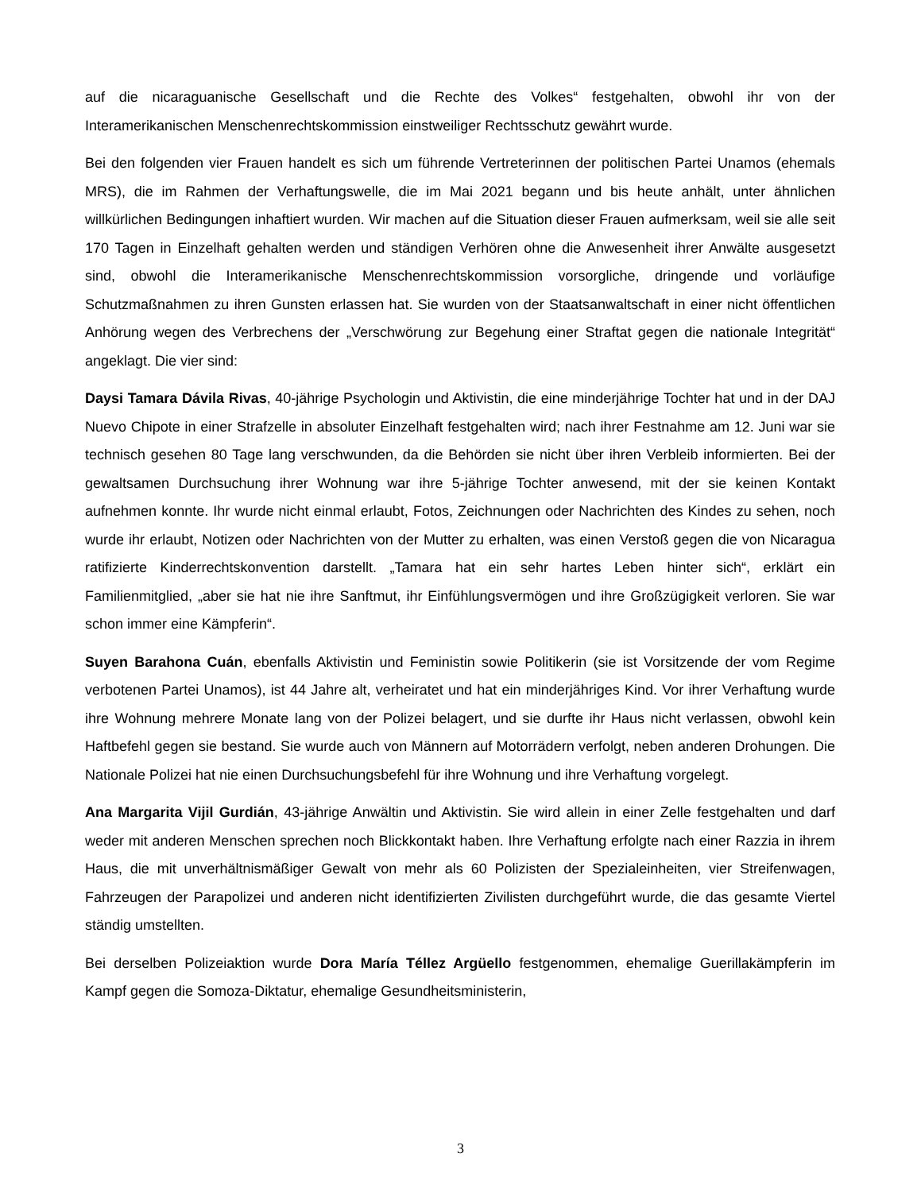auf die nicaraguanische Gesellschaft und die Rechte des Volkes“ festgehalten, obwohl ihr von der Interamerikanischen Menschenrechtskommission einstweiliger Rechtsschutz gewährt wurde.
Bei den folgenden vier Frauen handelt es sich um führende Vertreterinnen der politischen Partei Unamos (ehemals MRS), die im Rahmen der Verhaftungswelle, die im Mai 2021 begann und bis heute anhält, unter ähnlichen willkürlichen Bedingungen inhaftiert wurden. Wir machen auf die Situation dieser Frauen aufmerksam, weil sie alle seit 170 Tagen in Einzelhaft gehalten werden und ständigen Verhören ohne die Anwesenheit ihrer Anwälte ausgesetzt sind, obwohl die Interamerikanische Menschenrechtskommission vorsorgliche, dringende und vorläufige Schutzmaßnahmen zu ihren Gunsten erlassen hat. Sie wurden von der Staatsanwaltschaft in einer nicht öffentlichen Anhörung wegen des Verbrechens der „Verschwörung zur Begehung einer Straftat gegen die nationale Integrität“ angeklagt. Die vier sind:
Daysi Tamara Dávila Rivas, 40-jährige Psychologin und Aktivistin, die eine minderjährige Tochter hat und in der DAJ Nuevo Chipote in einer Strafzelle in absoluter Einzelhaft festgehalten wird; nach ihrer Festnahme am 12. Juni war sie technisch gesehen 80 Tage lang verschwunden, da die Behörden sie nicht über ihren Verbleib informierten. Bei der gewaltsamen Durchsuchung ihrer Wohnung war ihre 5-jährige Tochter anwesend, mit der sie keinen Kontakt aufnehmen konnte. Ihr wurde nicht einmal erlaubt, Fotos, Zeichnungen oder Nachrichten des Kindes zu sehen, noch wurde ihr erlaubt, Notizen oder Nachrichten von der Mutter zu erhalten, was einen Verstoß gegen die von Nicaragua ratifizierte Kinderrechtskonvention darstellt. „Tamara hat ein sehr hartes Leben hinter sich“, erklärt ein Familienmitglied, „aber sie hat nie ihre Sanftmut, ihr Einfühlungsvermögen und ihre Großzügigkeit verloren. Sie war schon immer eine Kämpferin“.
Suyen Barahona Cuán, ebenfalls Aktivistin und Feministin sowie Politikerin (sie ist Vorsitzende der vom Regime verbotenen Partei Unamos), ist 44 Jahre alt, verheiratet und hat ein minderjähriges Kind. Vor ihrer Verhaftung wurde ihre Wohnung mehrere Monate lang von der Polizei belagert, und sie durfte ihr Haus nicht verlassen, obwohl kein Haftbefehl gegen sie bestand. Sie wurde auch von Männern auf Motorrädern verfolgt, neben anderen Drohungen. Die Nationale Polizei hat nie einen Durchsuchungsbefehl für ihre Wohnung und ihre Verhaftung vorgelegt.
Ana Margarita Vijil Gurdián, 43-jährige Anwältin und Aktivistin. Sie wird allein in einer Zelle festgehalten und darf weder mit anderen Menschen sprechen noch Blickkontakt haben. Ihre Verhaftung erfolgte nach einer Razzia in ihrem Haus, die mit unverhältnismäßiger Gewalt von mehr als 60 Polizisten der Spezialeinheiten, vier Streifenwagen, Fahrzeugen der Parapolizei und anderen nicht identifizierten Zivilisten durchgeführt wurde, die das gesamte Viertel ständig umstellten.
Bei derselben Polizeiaktion wurde Dora María Téllez Argüello festgenommen, ehemalige Guerillakämpferin im Kampf gegen die Somoza-Diktatur, ehemalige Gesundheitsministerin,
3